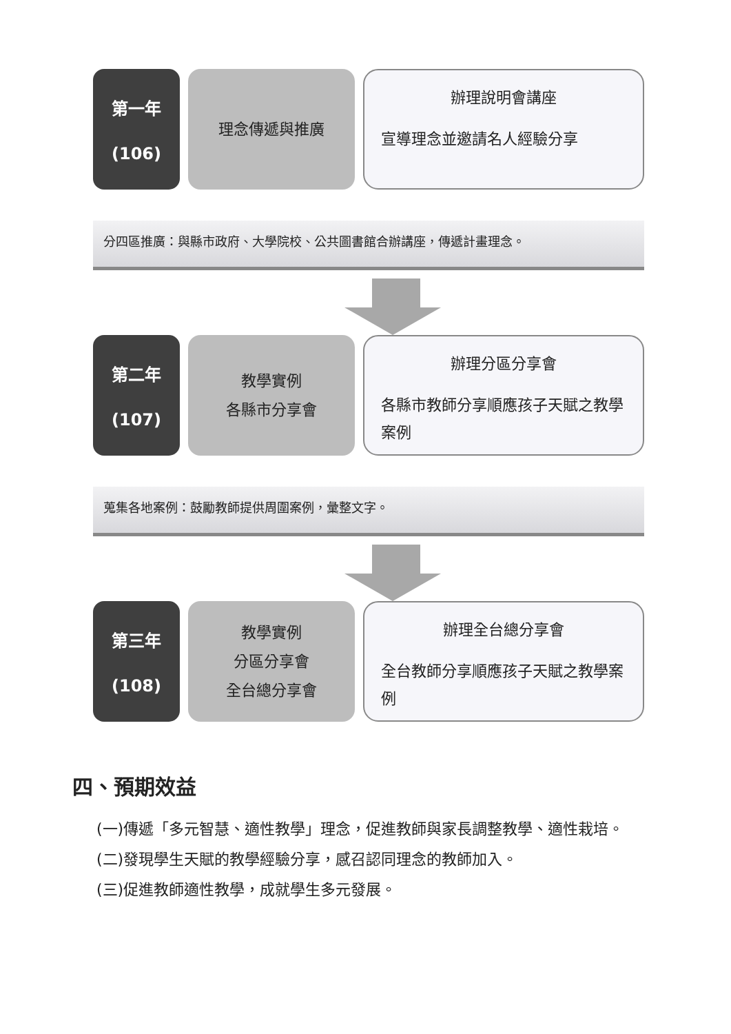第一年
(106)
理念傳遞與推廣
辦理說明會講座
宣導理念並邀請名人經驗分享
分四區推廣：與縣市政府、大學院校、公共圖書館合辦講座，傳遞計畫理念。
第二年
(107)
教學實例
各縣市分享會
辦理分區分享會
各縣市教師分享順應孩子天賦之教學案例
蒐集各地案例：鼓勵教師提供周圍案例，彙整文字。
第三年
(108)
教學實例
分區分享會
全台總分享會
辦理全台總分享會
全台教師分享順應孩子天賦之教學案例
四、預期效益
(一)傳遞「多元智慧、適性教學」理念，促進教師與家長調整教學、適性栽培。
(二)發現學生天賦的教學經驗分享，感召認同理念的教師加入。
(三)促進教師適性教學，成就學生多元發展。